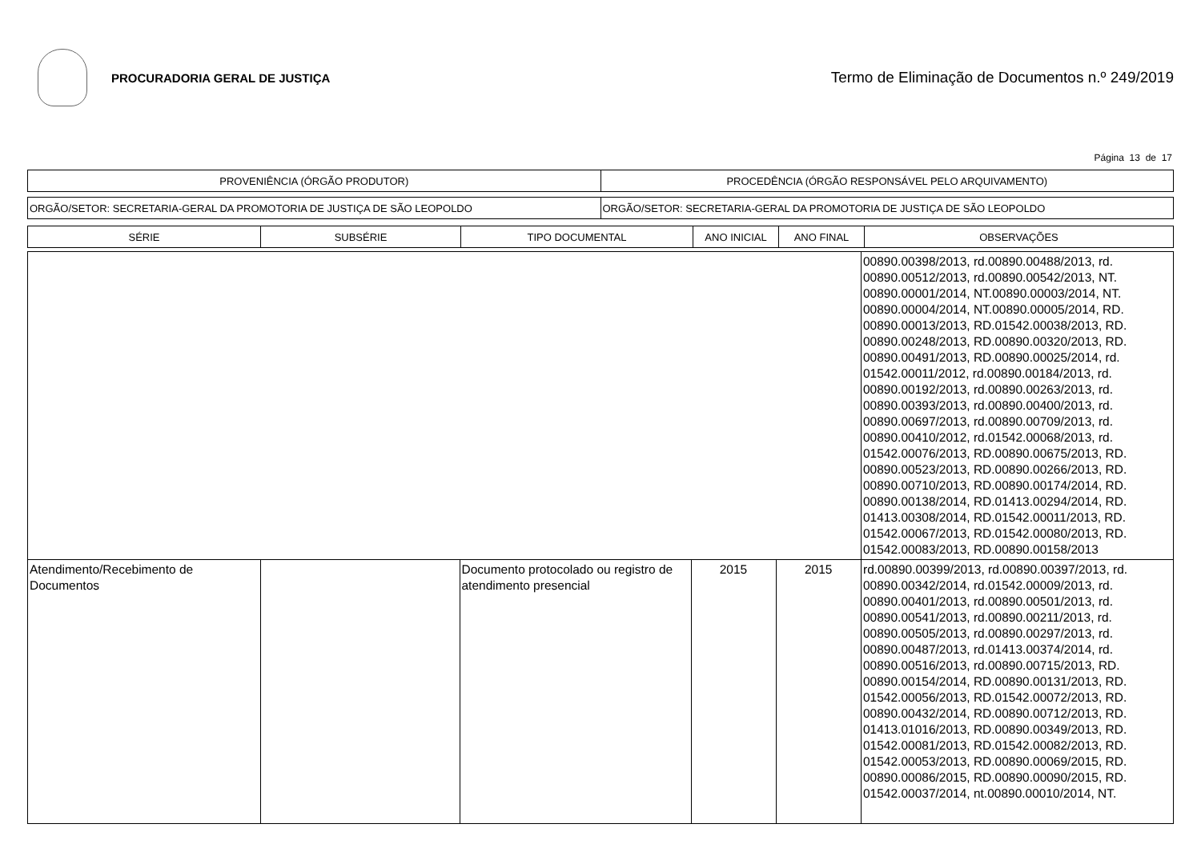PROCURADORIA GERAL DE JUSTIÇA
Termo de Eliminação de Documentos n.º 249/2019
Página 13 de 17
| PROVENIÊNCIA (ÓRGÃO PRODUTOR) | PROCEDÊNCIA (ÓRGÃO RESPONSÁVEL PELO ARQUIVAMENTO) |
| --- | --- |
| ORGÃO/SETOR: SECRETARIA-GERAL DA PROMOTORIA DE JUSTIÇA DE SÃO LEOPOLDO | ORGÃO/SETOR: SECRETARIA-GERAL DA PROMOTORIA DE JUSTIÇA DE SÃO LEOPOLDO |
| SÉRIE | SUBSÉRIE | TIPO DOCUMENTAL | ANO INICIAL | ANO FINAL | OBSERVAÇÕES |
| --- | --- | --- | --- | --- | --- |
| | | | | | 00890.00398/2013, rd.00890.00488/2013, rd. 00890.00512/2013, rd.00890.00542/2013, NT. 00890.00001/2014, NT.00890.00003/2014, NT. 00890.00004/2014, NT.00890.00005/2014, RD. 00890.00013/2013, RD.01542.00038/2013, RD. 00890.00248/2013, RD.00890.00320/2013, RD. 00890.00491/2013, RD.00890.00025/2014, rd. 01542.00011/2012, rd.00890.00184/2013, rd. 00890.00192/2013, rd.00890.00263/2013, rd. 00890.00393/2013, rd.00890.00400/2013, rd. 00890.00697/2013, rd.00890.00709/2013, rd. 00890.00410/2012, rd.01542.00068/2013, rd. 01542.00076/2013, RD.00890.00675/2013, RD. 00890.00523/2013, RD.00890.00266/2013, RD. 00890.00710/2013, RD.00890.00174/2014, RD. 00890.00138/2014, RD.01413.00294/2014, RD. 01413.00308/2014, RD.01542.00011/2013, RD. 01542.00067/2013, RD.01542.00080/2013, RD. 01542.00083/2013, RD.00890.00158/2013 |
| Atendimento/Recebimento de Documentos | | Documento protocolado ou registro de atendimento presencial | 2015 | 2015 | rd.00890.00399/2013, rd.00890.00397/2013, rd. 00890.00342/2014, rd.01542.00009/2013, rd. 00890.00401/2013, rd.00890.00501/2013, rd. 00890.00541/2013, rd.00890.00211/2013, rd. 00890.00505/2013, rd.00890.00297/2013, rd. 00890.00487/2013, rd.01413.00374/2014, rd. 00890.00516/2013, rd.00890.00715/2013, RD. 00890.00154/2014, RD.00890.00131/2013, RD. 01542.00056/2013, RD.01542.00072/2013, RD. 00890.00432/2014, RD.00890.00712/2013, RD. 01413.01016/2013, RD.00890.00349/2013, RD. 01542.00081/2013, RD.01542.00082/2013, RD. 01542.00053/2013, RD.00890.00069/2015, RD. 00890.00086/2015, RD.00890.00090/2015, RD. 01542.00037/2014, nt.00890.00010/2014, NT. |